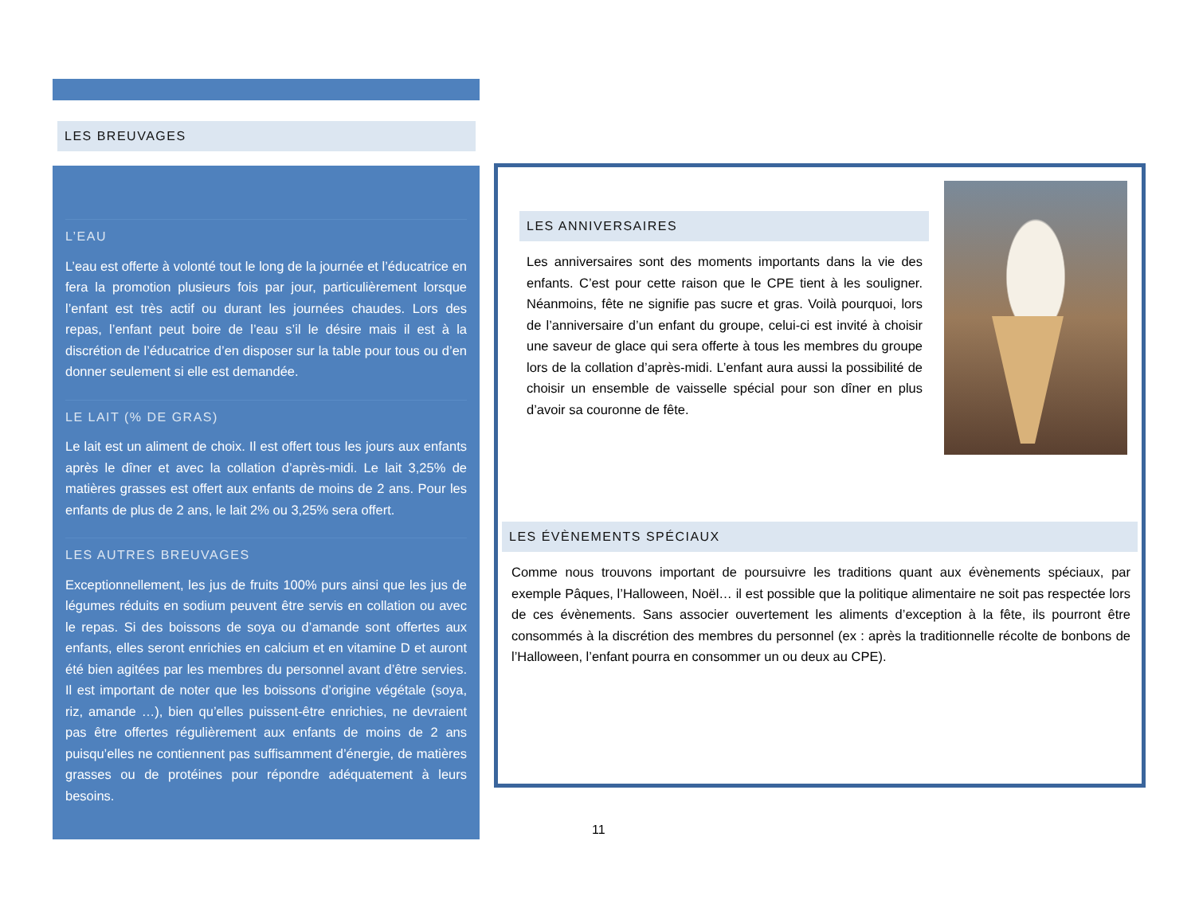LES BREUVAGES
L’EAU
L’eau est offerte à volonté tout le long de la journée et l’éducatrice en fera la promotion plusieurs fois par jour, particulièrement lorsque l’enfant est très actif ou durant les journées chaudes. Lors des repas, l’enfant peut boire de l’eau s’il le désire mais il est à la discrétion de l’éducatrice d’en disposer sur la table pour tous ou d’en donner seulement si elle est demandée.
LE LAIT (% DE GRAS)
Le lait est un aliment de choix. Il est offert tous les jours aux enfants après le dîner et avec la collation d’après-midi. Le lait 3,25% de matières grasses est offert aux enfants de moins de 2 ans. Pour les enfants de plus de 2 ans, le lait 2% ou 3,25% sera offert.
LES AUTRES BREUVAGES
Exceptionnellement, les jus de fruits 100% purs ainsi que les jus de légumes réduits en sodium peuvent être servis en collation ou avec le repas. Si des boissons de soya ou d’amande sont offertes aux enfants, elles seront enrichies en calcium et en vitamine D et auront été bien agitées par les membres du personnel avant d’être servies. Il est important de noter que les boissons d’origine végétale (soya, riz, amande …), bien qu’elles puissent-être enrichies, ne devraient pas être offertes régulièrement aux enfants de moins de 2 ans puisqu’elles ne contiennent pas suffisamment d’énergie, de matières grasses ou de protéines pour répondre adéquatement à leurs besoins.
LES ANNIVERSAIRES
Les anniversaires sont des moments importants dans la vie des enfants. C’est pour cette raison que le CPE tient à les souligner. Néanmoins, fête ne signifie pas sucre et gras. Voilà pourquoi, lors de l’anniversaire d’un enfant du groupe, celui-ci est invité à choisir une saveur de glace qui sera offerte à tous les membres du groupe lors de la collation d’après-midi. L’enfant aura aussi la possibilité de choisir un ensemble de vaisselle spécial pour son dîner en plus d’avoir sa couronne de fête.
LES ÉVÈNEMENTS SPÉCIAUX
Comme nous trouvons important de poursuivre les traditions quant aux évènements spéciaux, par exemple Pâques, l’Halloween, Noël… il est possible que la politique alimentaire ne soit pas respectée lors de ces évènements. Sans associer ouvertement les aliments d’exception à la fête, ils pourront être consommés à la discrétion des membres du personnel (ex : après la traditionnelle récolte de bonbons de l’Halloween, l’enfant pourra en consommer un ou deux au CPE).
11